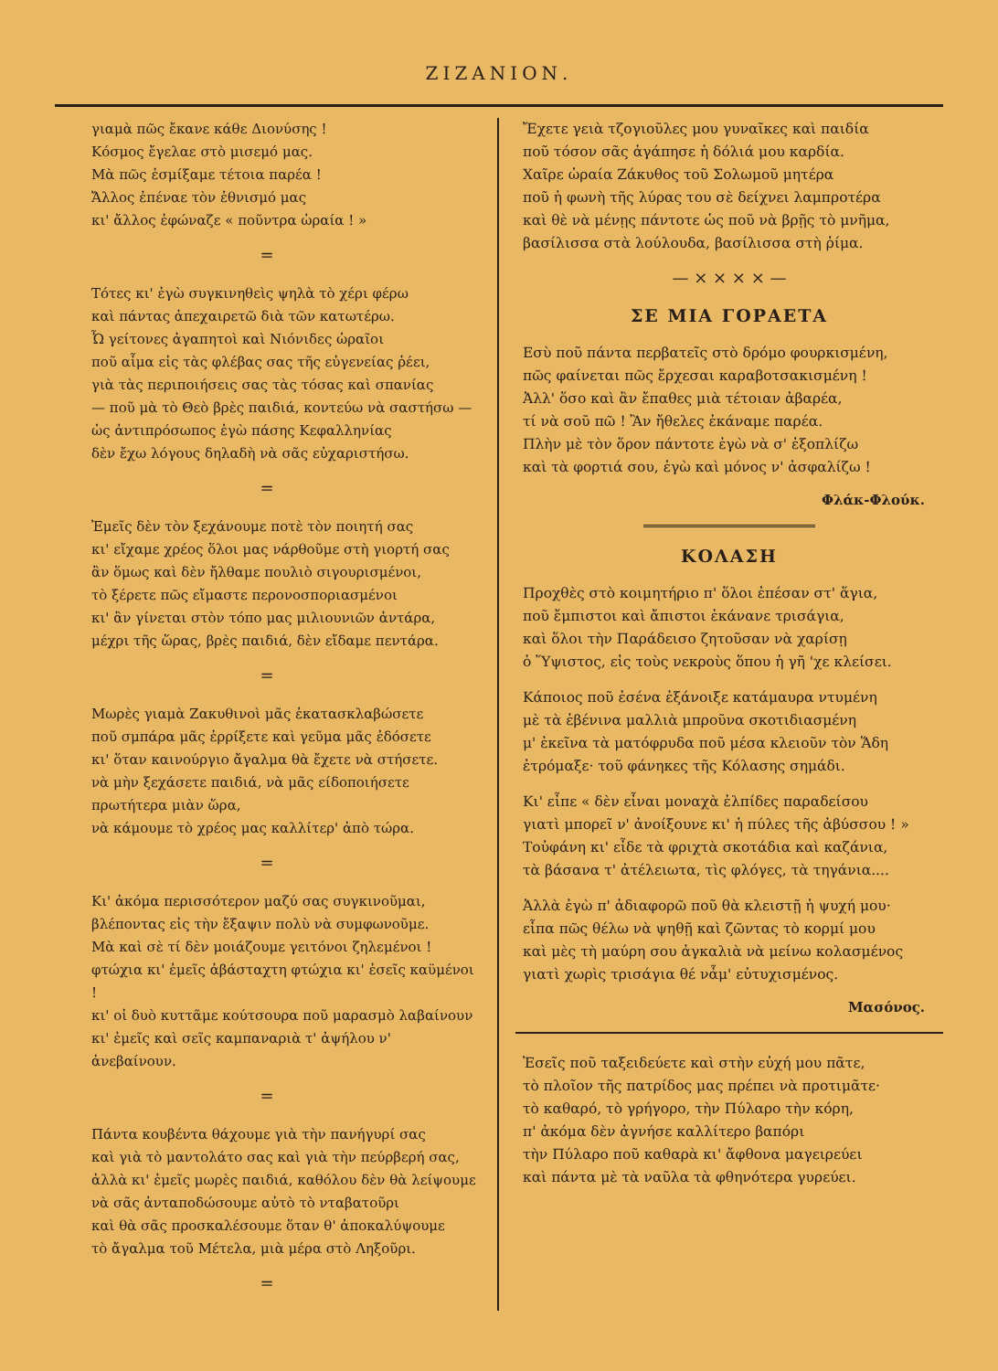ΖΙΖΑΝΙΟΝ.
γιαμὰ πῶς ἔκανε κάθε Διονύσης !
Κόσμος ἔγελαε στὸ μισεμό μας.
Μὰ πῶς ἐσμίξαμε τέτοια παρέα !
Ἄλλος ἐπέναε τὸν ἐθνισμό μας
κι' ἄλλος ἐφώναζε « ποῦντρα ὡραία ! »
=
Τότες κι' ἐγὼ συγκινηθεὶς ψηλὰ τὸ χέρι φέρω
καὶ πάντας ἀπεχαιρετῶ διὰ τῶν κατωτέρω.
Ὦ γείτονες ἀγαπητοὶ καὶ Νιόνιδες ὡραῖοι
ποῦ αἷμα εἰς τὰς φλέβας σας τῆς εὐγενείας ῥέει,
γιὰ τὰς περιποιήσεις σας τὰς τόσας καὶ σπανίας
— ποῦ μὰ τὸ Θεὸ βρὲς παιδιά, κοντεύω νὰ σαστήσω —
ὡς ἀντιπρόσωπος ἐγὼ πάσης Κεφαλληνίας
δὲν ἔχω λόγους δηλαδὴ νὰ σᾶς εὐχαριστήσω.
=
Ἐμεῖς δὲν τὸν ξεχάνουμε ποτὲ τὸν ποιητή σας
κι' εἴχαμε χρέος ὅλοι μας νάρθοῦμε στὴ γιορτή σας
ἂν ὅμως καὶ δὲν ἤλθαμε πουλιὸ σιγουρισμένοι,
τὸ ξέρετε πῶς εἴμαστε περονοσποριασμένοι
κι' ἂν γίνεται στὸν τόπο μας μιλιουνιῶν ἀντάρα,
μέχρι τῆς ὥρας, βρὲς παιδιά, δὲν εἴδαμε πεντάρα.
=
Μωρὲς γιαμὰ Ζακυθινοὶ μᾶς ἐκατασκλαβώσετε
ποῦ σμπάρα μᾶς ἐρρίξετε καὶ γεῦμα μᾶς ἐδόσετε
κι' ὅταν καινούργιο ἄγαλμα θὰ ἔχετε νὰ στήσετε.
νὰ μὴν ξεχάσετε παιδιά, νὰ μᾶς είδοποιήσετε
πρωτήτερα μιὰν ὥρα,
νὰ κάμουμε τὸ χρέος μας καλλίτερ' ἀπὸ τώρα.
=
Κι' ἀκόμα περισσότερον μαζύ σας συγκινοῦμαι,
βλέποντας εἰς τὴν ἔξαψιν πολὺ νὰ συμφωνοῦμε.
Μὰ καὶ σὲ τί δὲν μοιάζουμε γειτόνοι ζηλεμένοι !
φτώχια κι' ἐμεῖς ἀβάσταχτη φτώχια κι' ἐσεῖς καϋμένοι !
κι' οἱ δυὸ κυττᾶμε κούτσουρα ποῦ μαρασμὸ λαβαίνουν
κι' ἐμεῖς καὶ σεῖς καμπαναριὰ τ' ἀψήλου ν' ἀνεβαίνουν.
=
Πάντα κουβέντα θάχουμε γιὰ τὴν πανήγυρί σας
καὶ γιὰ τὸ μαντολάτο σας καὶ γιὰ τὴν πεύρβερή σας,
ἀλλὰ κι' ἐμεῖς μωρὲς παιδιά, καθόλου δὲν θὰ λείψουμε
νὰ σᾶς ἀνταποδώσουμε αὐτὸ τὸ ντα­βατοῦρι
καὶ θὰ σᾶς προσκαλέσουμε ὅταν θ' ἀποκαλύψουμε
τὸ ἄγαλμα τοῦ Μέτελα, μιὰ μέρα στὸ Ληξοῦρι.
=
Ἔχετε γειὰ τζογιοῦλες μου γυναῖκες καὶ παιδία
ποῦ τόσον σᾶς ἀγάπησε ἡ δόλιά μου καρδία.
Χαῖρε ὡραία Ζάκυθος τοῦ Σολωμοῦ μητέρα
ποῦ ἡ φωνὴ τῆς λύρας του σὲ δείχνει λαμπροτέρα
καὶ θὲ νὰ μένῃς πάντοτε ὡς ποῦ νὰ βρῇς τὸ μνῆμα,
βασίλισσα στὰ λούλουδα, βασίλισσα στὴ ῥίμα.
— × × × × —
ΣΕ ΜΙΑ ΓΟΡΑΕΤΑ
Εσὺ ποῦ πάντα περβατεῖς στὸ δρόμο φουρκισμένη,
πῶς φαίνεται πῶς ἔρχεσαι καραβοτσακισμένη !
Ἀλλ' ὅσο καὶ ἂν ἔπαθες μιὰ τέτοιαν ἀβαρέα,
τί νὰ σοῦ πῶ ! Ἂν ἤθελες ἐκάναμε παρέα.
Πλὴν μὲ τὸν ὅρον πάντοτε ἐγὼ νὰ σ' ἐξοπλίζω
καὶ τὰ φορτιά σου, ἐγὼ καὶ μόνος ν' ἀσφαλίζω !
Φλάκ-Φλούκ.
ΚΟΛΑΣΗ
Προχθὲς στὸ κοιμητήριο π' ὅλοι ἐπέσαν στ' ἅγια,
ποῦ ἔμπιστοι καὶ ἄπιστοι ἐκάνανε τρισάγια,
καὶ ὅλοι τὴν Παράδεισο ζητοῦσαν νὰ χαρίσῃ
ὁ Ὕψιστος, εἰς τοὺς νεκροὺς ὅπου ἡ γῆ 'χε κλείσει.
Κάποιος ποῦ ἐσένα ἐξάνοιξε κατάμαυρα ντυμένη
μὲ τὰ ἐβένινα μαλλιὰ μπροῦνα σκοτιδιασμένη
μ' ἐκεῖνα τὰ ματόφρυδα ποῦ μέσα κλειοῦν τὸν Ἅδη
ἐτρόμαξε· τοῦ φάνηκες τῆς Κόλασης σημάδι.
Κι' εἶπε « δὲν εἶναι μοναχὰ ἐλπίδες παραδείσου
γιατὶ μπορεῖ ν' ἀνοίξουνε κι' ἡ πύλες τῆς ἀβύσσου ! »
Τοὐφάνη κι' εἶδε τὰ φριχτὰ σκοτάδια καὶ καζάνια,
τὰ βάσανα τ' ἀτέλειωτα, τὶς φλόγες, τὰ τηγάνια....
Ἀλλὰ ἐγὼ π' ἀδιαφορῶ ποῦ θὰ κλειστῇ ἡ ψυχή μου·
εἶπα πῶς θέλω νὰ ψηθῇ καὶ ζῶντας τὸ κορμί μου
καὶ μὲς τὴ μαύρη σου ἀγκαλιὰ νὰ μείνω κολασμένος
γιατὶ χωρὶς τρισάγια θέ νἆμ' εὐτυχισμένος.
Μασόνος.
Ἐσεῖς ποῦ ταξειδεύετε καὶ στὴν εὐχή μου πᾶτε,
τὸ πλοῖον τῆς πατρίδος μας πρέπει νὰ προτιμᾶτε·
τὸ καθαρό, τὸ γρήγορο, τὴν Πύλαρο τὴν κόρη,
π' ἀκόμα δὲν ἀγνήσε καλλίτερο βαπόρι
τὴν Πύλαρο ποῦ καθαρὰ κι' ἄφθονα μαγειρεύει
καὶ πάντα μὲ τὰ ναῦλα τὰ φθηνότερα γυρεύει.